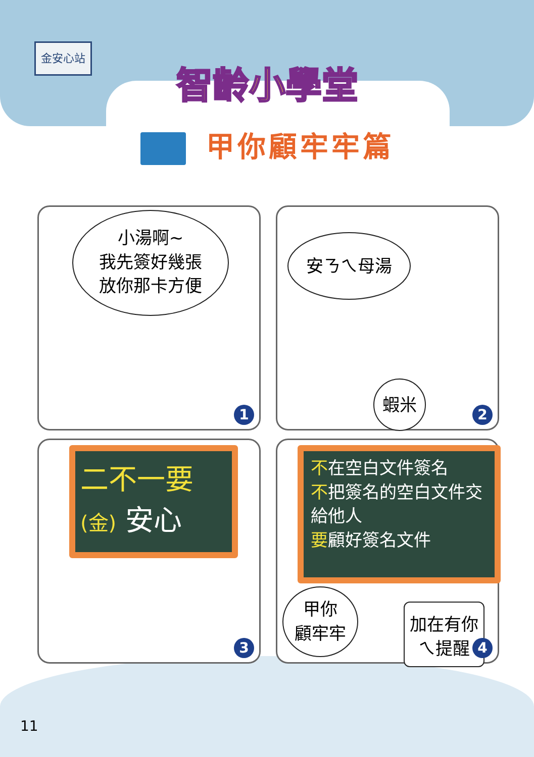金安心站
智齡小學堂
甲你顧牢牢篇
小湯啊~
我先簽好幾張
放你那卡方便
1
安ㄋㄟ母湯
蝦米
2
二不一要
(金) 安心
3
不在空白文件簽名
不把簽名的空白文件交給他人
要顧好簽名文件
甲你
顧牢牢
加在有你
ㄟ提醒
4
11